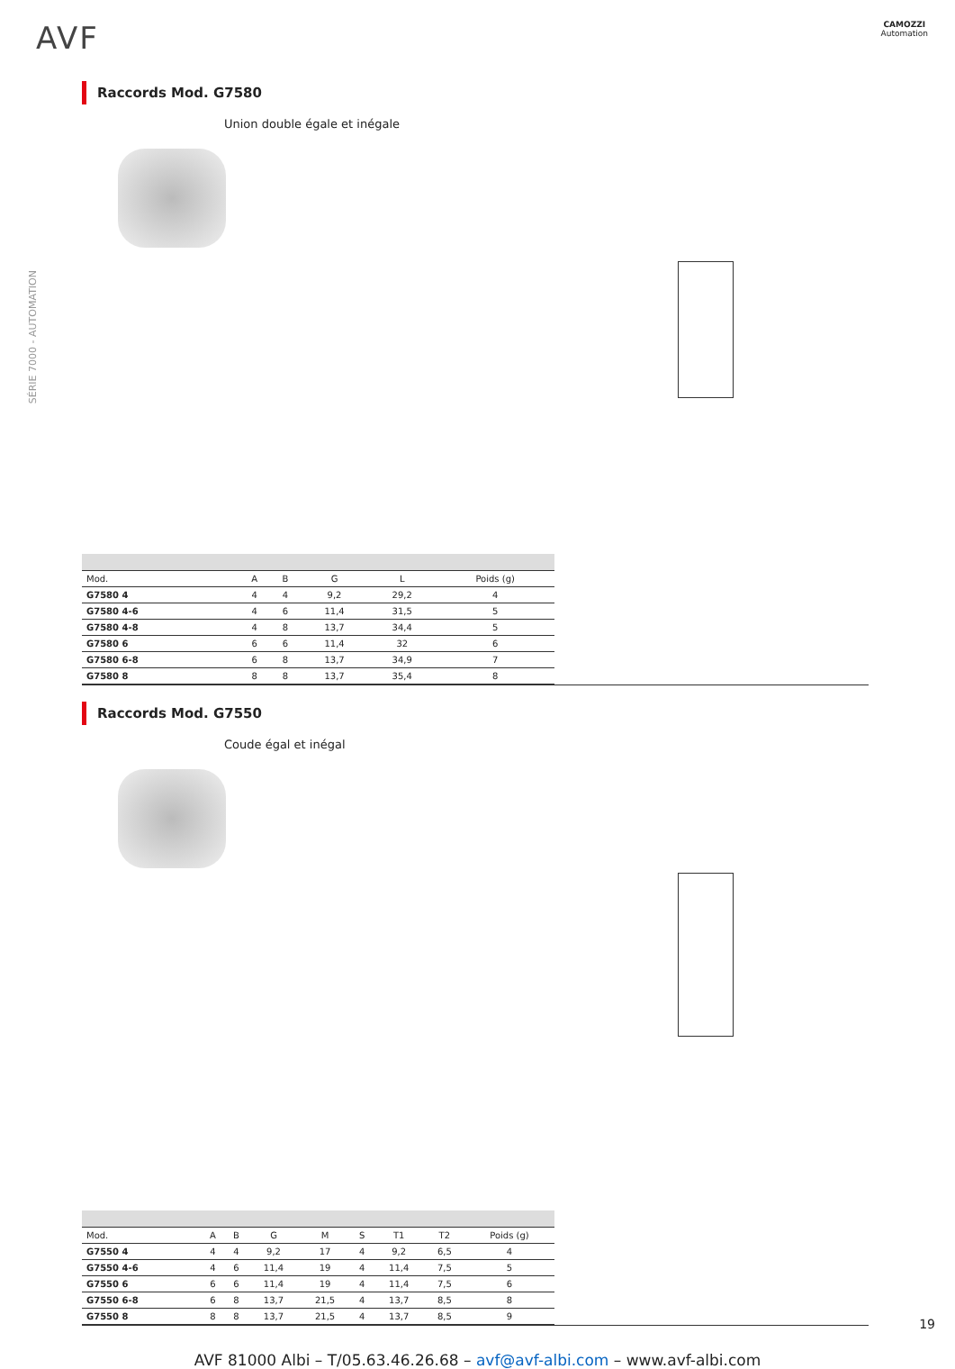AVF
CAMOZZI
Automation
SÉRIE 7000 - AUTOMATION
Raccords Mod. G7580
Union double égale et inégale
| Mod. | A | B | G | L | Poids (g) |
| --- | --- | --- | --- | --- | --- |
| G7580 4 | 4 | 4 | 9,2 | 29,2 | 4 |
| G7580 4-6 | 4 | 6 | 11,4 | 31,5 | 5 |
| G7580 4-8 | 4 | 8 | 13,7 | 34,4 | 5 |
| G7580 6 | 6 | 6 | 11,4 | 32 | 6 |
| G7580 6-8 | 6 | 8 | 13,7 | 34,9 | 7 |
| G7580 8 | 8 | 8 | 13,7 | 35,4 | 8 |
Raccords Mod. G7550
Coude égal et inégal
| Mod. | A | B | G | M | S | T1 | T2 | Poids (g) |
| --- | --- | --- | --- | --- | --- | --- | --- | --- |
| G7550 4 | 4 | 4 | 9,2 | 17 | 4 | 9,2 | 6,5 | 4 |
| G7550 4-6 | 4 | 6 | 11,4 | 19 | 4 | 11,4 | 7,5 | 5 |
| G7550 6 | 6 | 6 | 11,4 | 19 | 4 | 11,4 | 7,5 | 6 |
| G7550 6-8 | 6 | 8 | 13,7 | 21,5 | 4 | 13,7 | 8,5 | 8 |
| G7550 8 | 8 | 8 | 13,7 | 21,5 | 4 | 13,7 | 8,5 | 9 |
AVF 81000 Albi – T/05.63.46.26.68 – avf@avf-albi.com – www.avf-albi.com
19